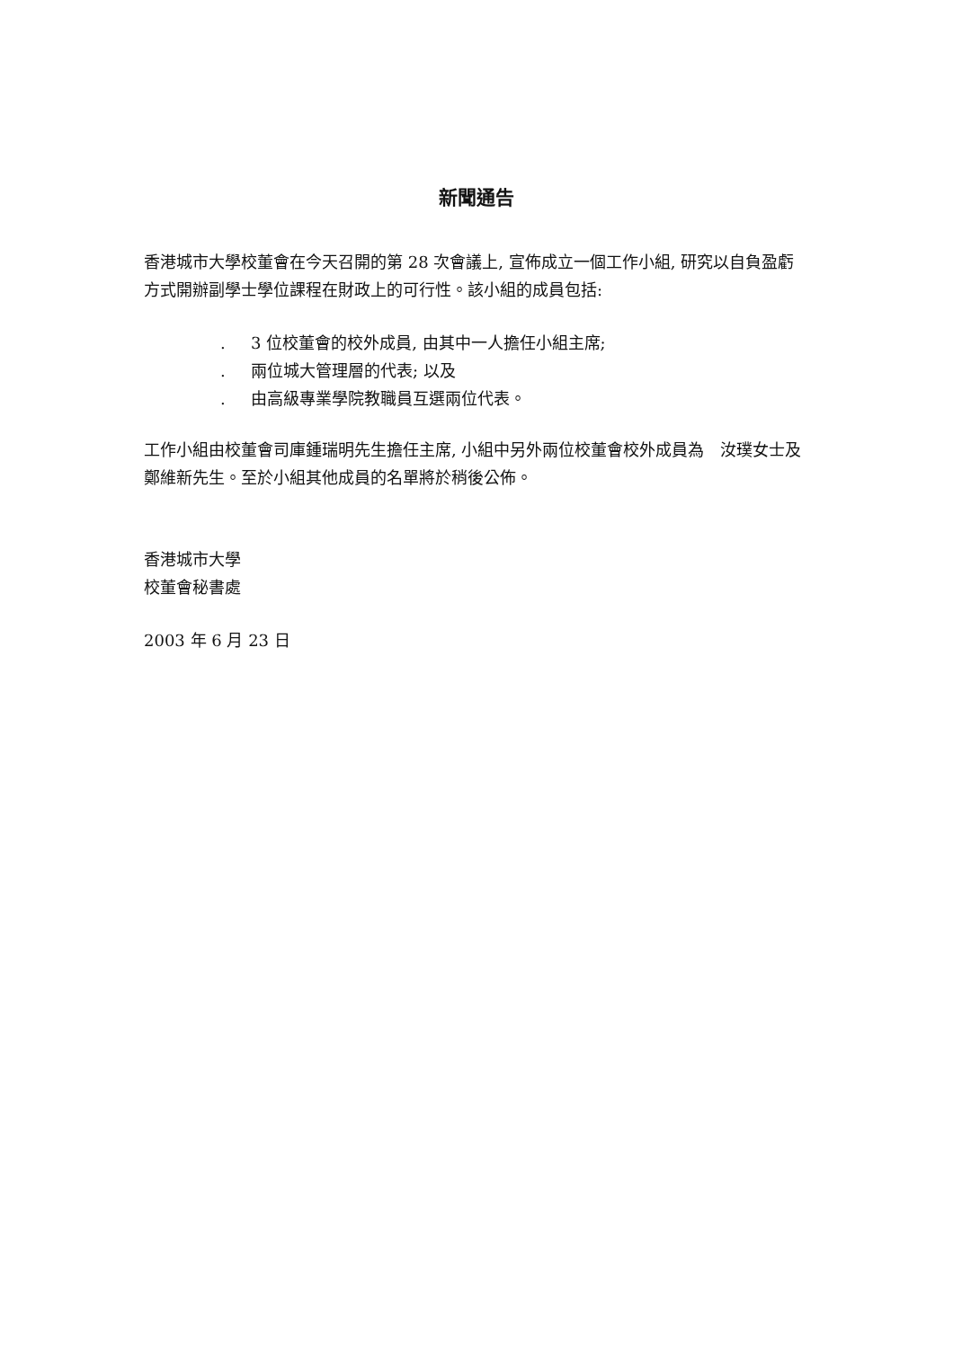新聞通告
香港城市大學校董會在今天召開的第 28 次會議上, 宣佈成立一個工作小組, 研究以自負盈虧方式開辦副學士學位課程在財政上的可行性。該小組的成員包括:
. 3 位校董會的校外成員, 由其中一人擔任小組主席;
. 兩位城大管理層的代表; 以及
. 由高級專業學院教職員互選兩位代表。
工作小組由校董會司庫鍾瑞明先生擔任主席, 小組中另外兩位校董會校外成員為　汝璞女士及鄭維新先生。至於小組其他成員的名單將於稍後公佈。
香港城市大學
校董會秘書處
2003 年 6 月 23 日